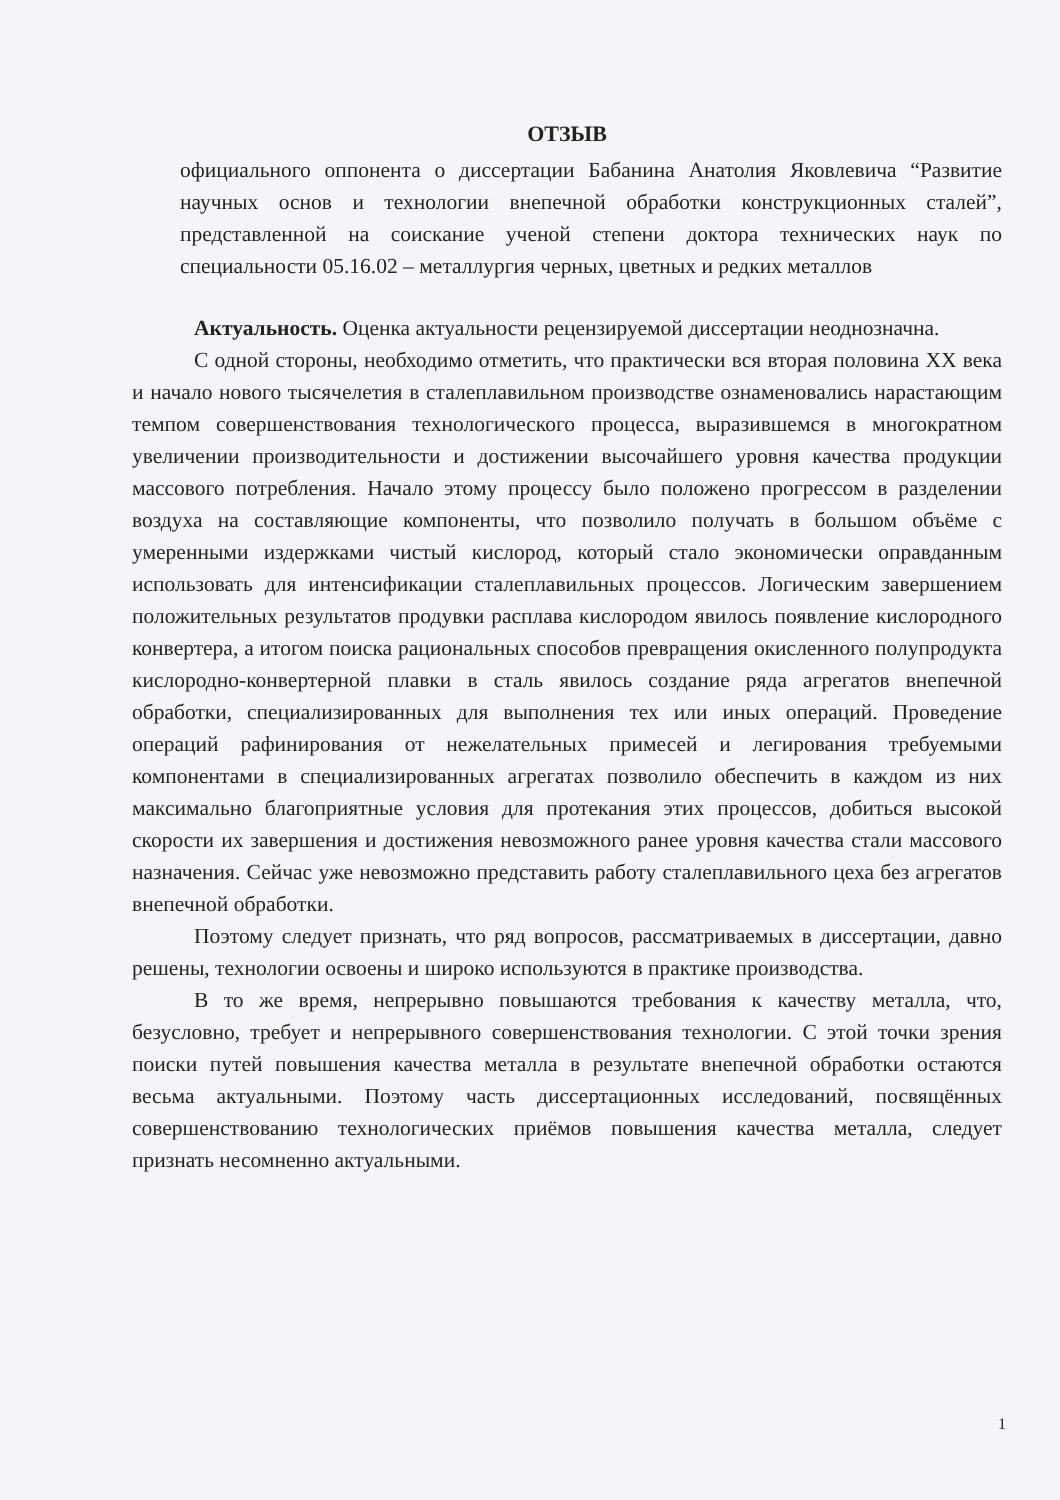ОТЗЫВ
официального оппонента о диссертации Бабанина Анатолия Яковлевича “Развитие научных основ и технологии внепечной обработки конструкционных сталей”, представленной на соискание ученой степени доктора технических наук по специальности 05.16.02 – металлургия черных, цветных и редких металлов
Актуальность. Оценка актуальности рецензируемой диссертации неоднозначна.
С одной стороны, необходимо отметить, что практически вся вторая половина XX века и начало нового тысячелетия в сталеплавильном производстве ознаменовались нарастающим темпом совершенствования технологического процесса, выразившемся в многократном увеличении производительности и достижении высочайшего уровня качества продукции массового потребления. Начало этому процессу было положено прогрессом в разделении воздуха на составляющие компоненты, что позволило получать в большом объёме с умеренными издержками чистый кислород, который стало экономически оправданным использовать для интенсификации сталеплавильных процессов. Логическим завершением положительных результатов продувки расплава кислородом явилось появление кислородного конвертера, а итогом поиска рациональных способов превращения окисленного полупродукта кислородно-конвертерной плавки в сталь явилось создание ряда агрегатов внепечной обработки, специализированных для выполнения тех или иных операций. Проведение операций рафинирования от нежелательных примесей и легирования требуемыми компонентами в специализированных агрегатах позволило обеспечить в каждом из них максимально благоприятные условия для протекания этих процессов, добиться высокой скорости их завершения и достижения невозможного ранее уровня качества стали массового назначения. Сейчас уже невозможно представить работу сталеплавильного цеха без агрегатов внепечной обработки.
Поэтому следует признать, что ряд вопросов, рассматриваемых в диссертации, давно решены, технологии освоены и широко используются в практике производства.
В то же время, непрерывно повышаются требования к качеству металла, что, безусловно, требует и непрерывного совершенствования технологии. С этой точки зрения поиски путей повышения качества металла в результате внепечной обработки остаются весьма актуальными. Поэтому часть диссертационных исследований, посвящённых совершенствованию технологических приёмов повышения качества металла, следует признать несомненно актуальными.
1